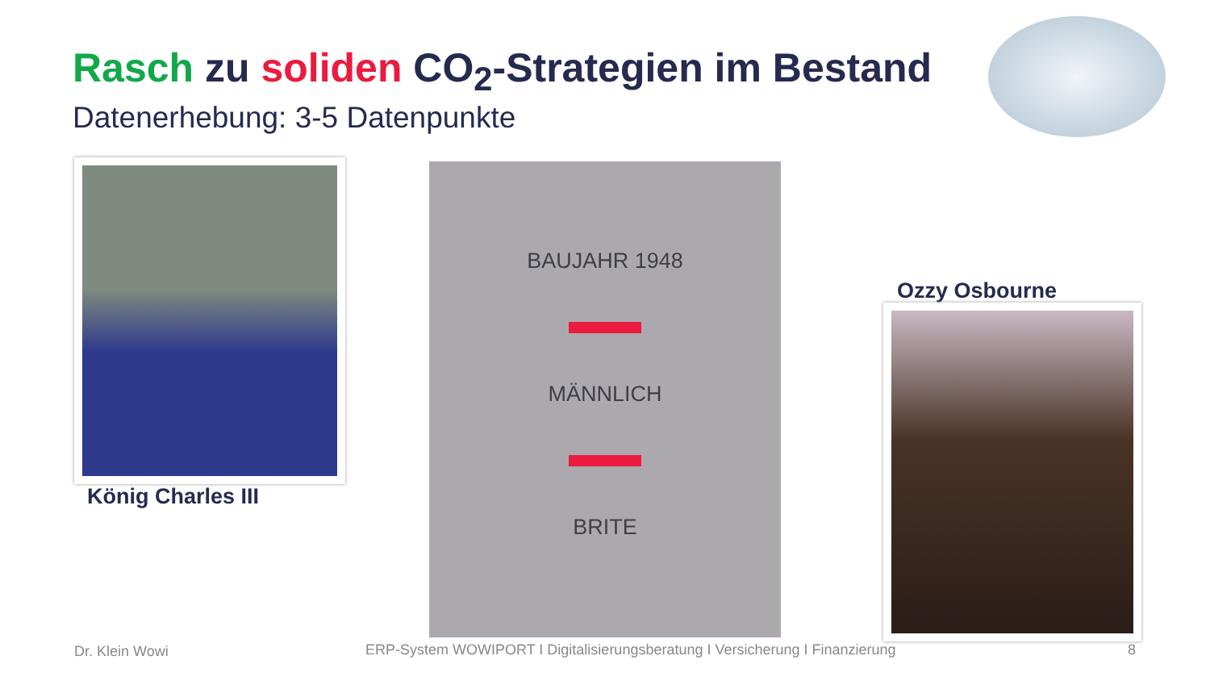Rasch zu soliden CO<sub>2</sub>-Strategien im Bestand
Datenerhebung: 3-5 Datenpunkte
König Charles III
BAUJAHR 1948
MÄNNLICH
BRITE
Ozzy Osbourne
Dr. Klein Wowi
ERP-System WOWIPORT I Digitalisierungsberatung I Versicherung I Finanzierung
8